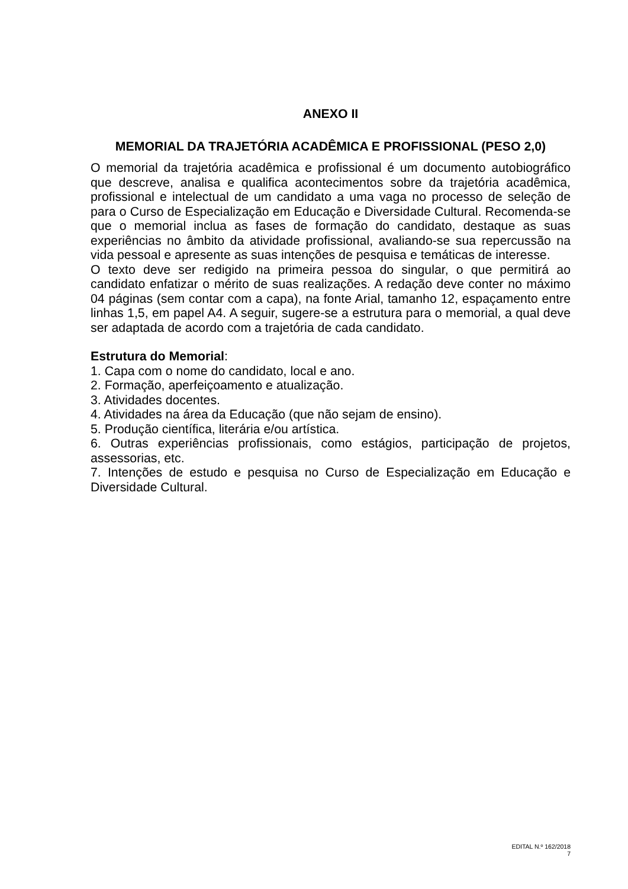ANEXO II
MEMORIAL DA TRAJETÓRIA ACADÊMICA E PROFISSIONAL (PESO 2,0)
O memorial da trajetória acadêmica e profissional é um documento autobiográfico que descreve, analisa e qualifica acontecimentos sobre da trajetória acadêmica, profissional e intelectual de um candidato a uma vaga no processo de seleção de para o Curso de Especialização em Educação e Diversidade Cultural. Recomenda-se que o memorial inclua as fases de formação do candidato, destaque as suas experiências no âmbito da atividade profissional, avaliando-se sua repercussão na vida pessoal e apresente as suas intenções de pesquisa e temáticas de interesse.
O texto deve ser redigido na primeira pessoa do singular, o que permitirá ao candidato enfatizar o mérito de suas realizações. A redação deve conter no máximo 04 páginas (sem contar com a capa), na fonte Arial, tamanho 12, espaçamento entre linhas 1,5, em papel A4. A seguir, sugere-se a estrutura para o memorial, a qual deve ser adaptada de acordo com a trajetória de cada candidato.
Estrutura do Memorial:
1. Capa com o nome do candidato, local e ano.
2. Formação, aperfeiçoamento e atualização.
3. Atividades docentes.
4. Atividades na área da Educação (que não sejam de ensino).
5. Produção científica, literária e/ou artística.
6. Outras experiências profissionais, como estágios, participação de projetos, assessorias, etc.
7. Intenções de estudo e pesquisa no Curso de Especialização em Educação e Diversidade Cultural.
EDITAL N.º 162/2018
7